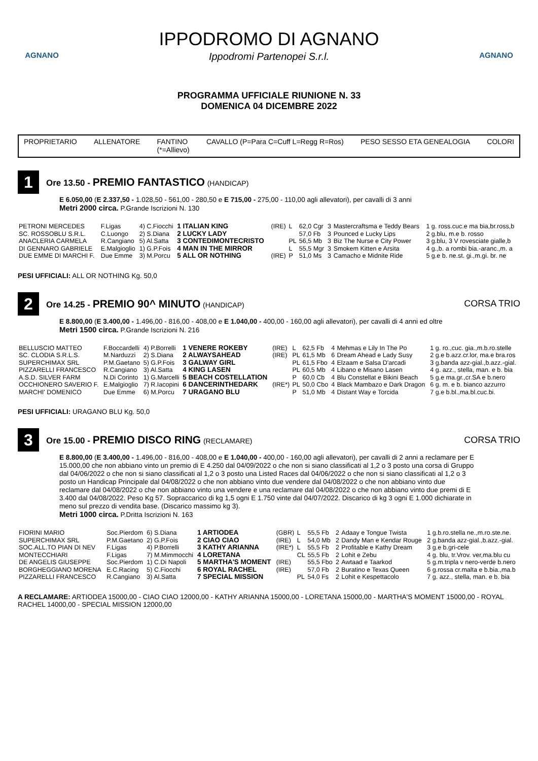AGNANO
IPPODROMO DI AGNANO
Ippodromi Partenopei S.r.l.
AGNANO
PROGRAMMA UFFICIALE RIUNIONE N. 33
DOMENICA 04 DICEMBRE 2022
PROPRIETARIO ALLENATORE FANTINO
(*=Allievo) CAVALLO (P=Para C=Cuff L=Regg R=Ros) PESO SESSO ETA GENEALOGIA COLORI
1
Ore 13.50 - PREMIO FANTASTICO (HANDICAP)
E 6.050,00 (E 2.337,50 - 1.028,50 - 561,00 - 280,50 e E 715,00 - 275,00 - 110,00 agli allevatori), per cavalli di 3 anni
Metri 2000 circa. P.Grande Iscrizioni N. 130
| PETRONI MERCEDES | F.Ligas | 4) C.Fiocchi | 1 ITALIAN KING | (IRE) | L | 62,0 Cgr | 3 | Mastercraftsma e Teddy Bears | 1 g. ross.cuc.e ma bia,br.ross,b |
| SC. ROSSOBLU S.R.L. | C.Luongo | 2) S.Diana | 2 LUCKY LADY | | | 57,0 Fb | 3 | Pounced e Lucky Lips | 2 g.blu, m.e b. rosso |
| ANACLERIA CARMELA | R.Cangiano | 5) Al.Satta | 3 CONTEDIMONTECRISTO | | PL | 56,5 Mb | 3 | Biz The Nurse e City Power | 3 g.blu, 3 V rovesciate gialle,b |
| DI GENNARO GABRIELE | E.Malgioglio | 1) G.P.Fois | 4 MAN IN THE MIRROR | | L | 55,5 Mgr | 3 | Smokem Kitten e Arsita | 4 g.,b. a rombi bia.-aranc.,m. a |
| DUE EMME DI MARCHI F. | Due Emme | 3) M.Porcu | 5 ALL OR NOTHING | (IRE) | P | 51,0 Ms | 3 | Camacho e Midnite Ride | 5 g.e b. ne.st. gi.,m.gi. br. ne |
PESI UFFICIALI: ALL OR NOTHING Kg. 50,0
2
Ore 14.25 - PREMIO 90^ MINUTO (HANDICAP)
CORSA TRIO
E 8.800,00 (E 3.400,00 - 1.496,00 - 816,00 - 408,00 e E 1.040,00 - 400,00 - 160,00 agli allevatori), per cavalli di 4 anni ed oltre
Metri 1500 circa. P.Grande Iscrizioni N. 216
| BELLUSCIO MATTEO | F.Boccardelli | 4) P.Borrelli | 1 VENERE ROKEBY | (IRE) | L | 62,5 Fb | 4 | Mehmas e Lily In The Po | 1 g. ro.,cuc. gia.,m.b.ro.stelle |
| SC. CLODIA S.R.L.S. | M.Narduzzi | 2) S.Diana | 2 ALWAYSAHEAD | (IRE) | PL | 61,5 Mb | 6 | Dream Ahead e Lady Susy | 2 g.e b.azz.cr.lor, ma.e bra.ros |
| SUPERCHIMAX SRL | P.M.Gaetano | 5) G.P.Fois | 3 GALWAY GIRL | | PL | 61,5 Fbo | 4 | Elzaam e Salsa D'arcadi | 3 g.banda azz-gial.,b.azz.-gial. |
| PIZZARELLI FRANCESCO | R.Cangiano | 3) Al.Satta | 4 KING LASEN | | PL | 60,5 Mb | 4 | Libano e Misano Lasen | 4 g. azz., stella, man. e b. bia |
| A.S.D. SILVER FARM | N.Di Corinto | 1) G.Marcelli | 5 BEACH COSTELLATION | | P | 60,0 Cb | 4 | Blu Constellat e Bikini Beach | 5 g.e ma.gr.,cr.SA e b.nero |
| OCCHIONERO SAVERIO F. | E.Malgioglio | 7) R.Iacopini | 6 DANCERINTHEDARK | (IRE*) | PL | 50,0 Cbo | 4 | Black Mambazo e Dark Dragon | 6 g. m. e b. bianco azzurro |
| MARCHI' DOMENICO | Due Emme | 6) M.Porcu | 7 URAGANO BLU | | P | 51,0 Mb | 4 | Distant Way e Torcida | 7 g.e b.bl.,ma.bl.cuc.bi. |
PESI UFFICIALI: URAGANO BLU Kg. 50,0
3
Ore 15.00 - PREMIO DISCO RING (RECLAMARE)
CORSA TRIO
E 8.800,00 (E 3.400,00 - 1.496,00 - 816,00 - 408,00 e E 1.040,00 - 400,00 - 160,00 agli allevatori), per cavalli di 2 anni a reclamare per E 15.000,00 che non abbiano vinto un premio di E 4.250 dal 04/09/2022 o che non si siano classificati al 1,2 o 3 posto una corsa di Gruppo dal 04/06/2022 o che non si siano classificati al 1,2 o 3 posto una Listed Races dal 04/06/2022 o che non si siano classificati al 1,2 o 3 posto un Handicap Principale dal 04/08/2022 o che non abbiano vinto due vendere dal 04/08/2022 o che non abbiano vinto due reclamare dal 04/08/2022 o che non abbiano vinto una vendere e una reclamare dal 04/08/2022 o che non abbiano vinto due premi di E 3.400 dal 04/08/2022. Peso Kg 57. Sopraccarico di kg 1,5 ogni E 1.750 vinte dal 04/07/2022. Discarico di kg 3 ogni E 1.000 dichiarate in meno sul prezzo di vendita base. (Discarico massimo kg 3).
Metri 1000 circa. P.Dritta Iscrizioni N. 163
| FIORINI MARIO | Soc.Pierdom | 6) S.Diana | 1 ARTIODEA | (GBR) | L | 55,5 Fb | 2 | Adaay e Tongue Twista | 1 g.b.ro.stella ne.,m.ro.ste.ne. |
| SUPERCHIMAX SRL | P.M.Gaetano | 2) G.P.Fois | 2 CIAO CIAO | (IRE) | L | 54,0 Mb | 2 | Dandy Man e Kendar Rouge | 2 g.banda azz-gial.,b.azz.-gial. |
| SOC.ALL.TO PIAN DI NEV | F.Ligas | 4) P.Borrelli | 3 KATHY ARIANNA | (IRE*) | L | 55,5 Fb | 2 | Profitable e Kathy Dream | 3 g.e b.gri-cele |
| MONTECCHIARI | F.Ligas | 7) M.Mimmocchi | 4 LORETANA | | CL | 55,5 Fb | 2 | Lohit e Zebu | 4 g. blu, tr.Vrov. ver,ma.blu cu |
| DE ANGELIS GIUSEPPE | Soc.Pierdom | 1) C.Di Napoli | 5 MARTHA'S MOMENT | (IRE) | | 55,5 Fbo | 2 | Awtaad e Taarkod | 5 g.m.tripla v nero-verde b.nero |
| BORGHEGGIANO MORENA | E.C.Racing | 5) C.Fiocchi | 6 ROYAL RACHEL | (IRE) | | 57,0 Fb | 2 | Buratino e Texas Queen | 6 g.rossa cr.malta e b.bia.,ma.b |
| PIZZARELLI FRANCESCO | R.Cangiano | 3) Al.Satta | 7 SPECIAL MISSION | | PL | 54,0 Fs | 2 | Lohit e Kespettacolo | 7 g. azz., stella, man. e b. bia |
A RECLAMARE: ARTIODEA 15000,00 - CIAO CIAO 12000,00 - KATHY ARIANNA 15000,00 - LORETANA 15000,00 - MARTHA'S MOMENT 15000,00 - ROYAL RACHEL 14000,00 - SPECIAL MISSION 12000,00